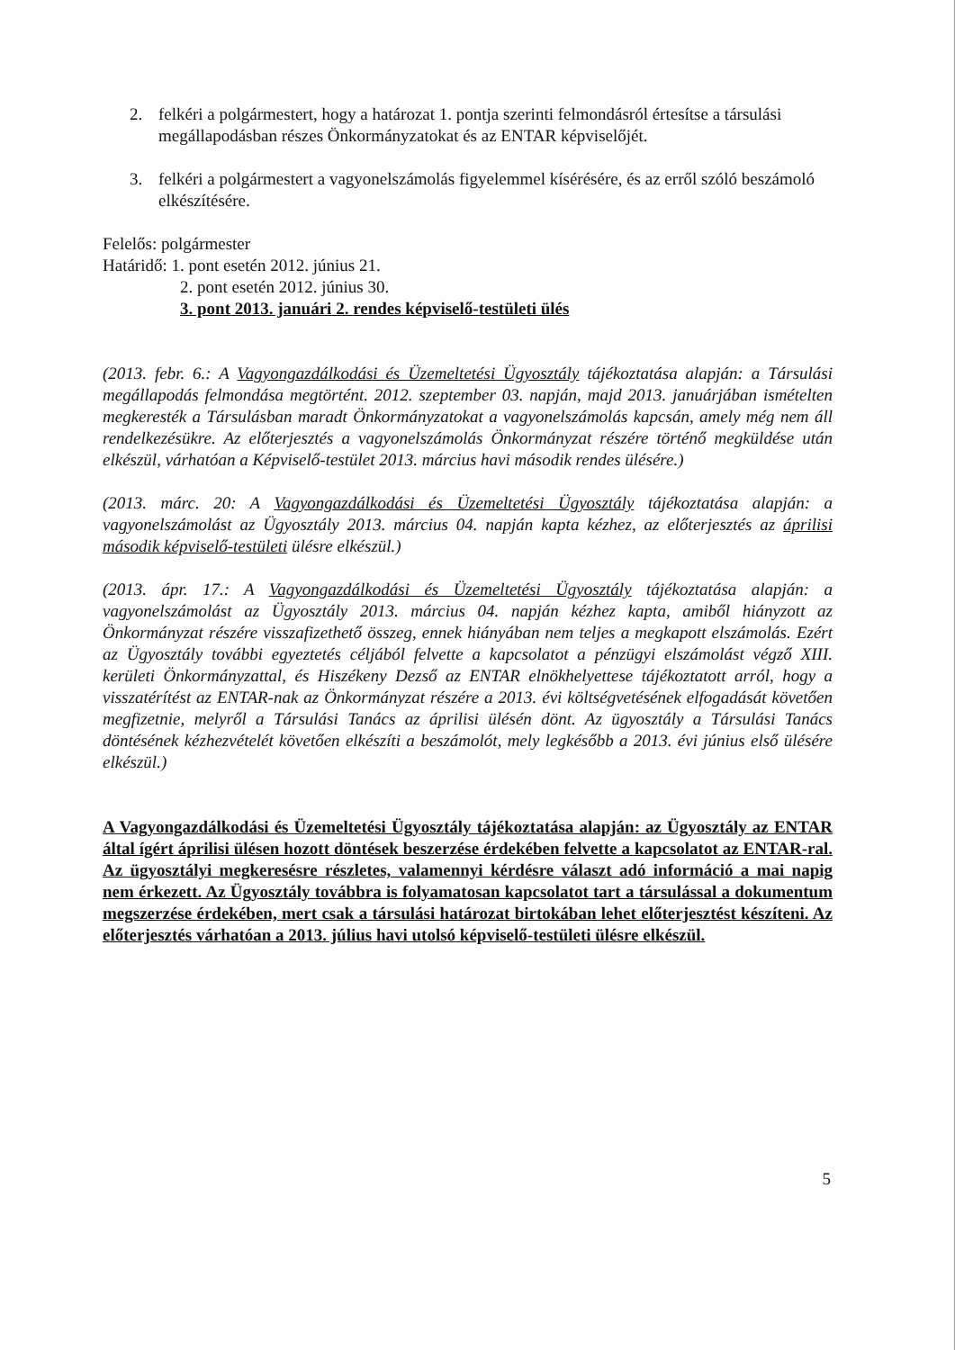2. felkéri a polgármestert, hogy a határozat 1. pontja szerinti felmondásról értesítse a társulási megállapodásban részes Önkormányzatokat és az ENTAR képviselőjét.
3. felkéri a polgármestert a vagyonelszámolás figyelemmel kísérésére, és az erről szóló beszámoló elkészítésére.
Felelős: polgármester
Határidő: 1. pont esetén 2012. június 21.
2. pont esetén 2012. június 30.
3. pont 2013. januári 2. rendes képviselő-testületi ülés
(2013. febr. 6.: A Vagyongazdálkodási és Üzemeltetési Ügyosztály tájékoztatása alapján: a Társulási megállapodás felmondása megtörtént. 2012. szeptember 03. napján, majd 2013. januárjában ismételten megkeresték a Társulásban maradt Önkormányzatokat a vagyonelszámolás kapcsán, amely még nem áll rendelkezésükre. Az előterjesztés a vagyonelszámolás Önkormányzat részére történő megküldése után elkészül, várhatóan a Képviselő-testület 2013. március havi második rendes ülésére.)
(2013. márc. 20: A Vagyongazdálkodási és Üzemeltetési Ügyosztály tájékoztatása alapján: a vagyonelszámolást az Ügyosztály 2013. március 04. napján kapta kézhez, az előterjesztés az áprilisi második képviselő-testületi ülésre elkészül.)
(2013. ápr. 17.: A Vagyongazdálkodási és Üzemeltetési Ügyosztály tájékoztatása alapján: a vagyonelszámolást az Ügyosztály 2013. március 04. napján kézhez kapta, amiből hiányzott az Önkormányzat részére visszafizethető összeg, ennek hiányában nem teljes a megkapott elszámolás. Ezért az Ügyosztály további egyeztetés céljából felvette a kapcsolatot a pénzügyi elszámolást végző XIII. kerületi Önkormányzattal, és Hiszékeny Dezső az ENTAR elnökhelyettese tájékoztatott arról, hogy a visszatérítést az ENTAR-nak az Önkormányzat részére a 2013. évi költségvetésének elfogadását követően megfizetnie, melyről a Társulási Tanács az áprilisi ülésén dönt. Az ügyosztály a Társulási Tanács döntésének kézhezvételét követően elkészíti a beszámolót, mely legkésőbb a 2013. évi június első ülésére elkészül.)
A Vagyongazdálkodási és Üzemeltetési Ügyosztály tájékoztatása alapján: az Ügyosztály az ENTAR által ígért áprilisi ülésen hozott döntések beszerzése érdekében felvette a kapcsolatot az ENTAR-ral. Az ügyosztályi megkeresésre részletes, valamennyi kérdésre választ adó információ a mai napig nem érkezett. Az Ügyosztály továbbra is folyamatosan kapcsolatot tart a társulással a dokumentum megszerzése érdekében, mert csak a társulási határozat birtokában lehet előterjesztést készíteni. Az előterjesztés várhatóan a 2013. július havi utolsó képviselő-testületi ülésre elkészül.
5